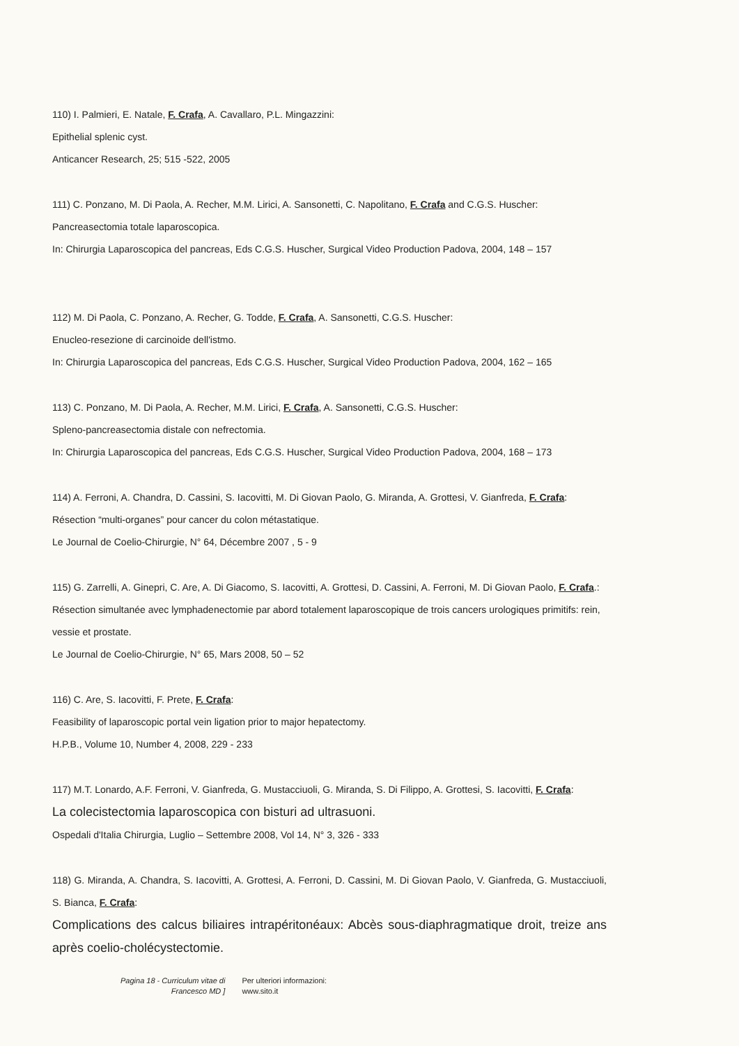110) I. Palmieri, E. Natale, F. Crafa, A. Cavallaro, P.L. Mingazzini:
Epithelial splenic cyst.
Anticancer Research, 25; 515 -522, 2005
111) C. Ponzano, M. Di Paola, A. Recher, M.M. Lirici, A. Sansonetti, C. Napolitano, F. Crafa and C.G.S. Huscher:
Pancreasectomia totale laparoscopica.
In: Chirurgia Laparoscopica del pancreas, Eds C.G.S. Huscher, Surgical Video Production Padova, 2004, 148 – 157
112) M. Di Paola, C. Ponzano, A. Recher, G. Todde, F. Crafa, A. Sansonetti, C.G.S. Huscher:
Enucleo-resezione di carcinoide dell'istmo.
In: Chirurgia Laparoscopica del pancreas, Eds C.G.S. Huscher, Surgical Video Production Padova, 2004, 162 – 165
113) C. Ponzano, M. Di Paola, A. Recher, M.M. Lirici, F. Crafa, A. Sansonetti, C.G.S. Huscher:
Spleno-pancreasectomia distale con nefrectomia.
In: Chirurgia Laparoscopica del pancreas, Eds C.G.S. Huscher, Surgical Video Production Padova, 2004, 168 – 173
114) A. Ferroni, A. Chandra, D. Cassini, S. Iacovitti, M. Di Giovan Paolo, G. Miranda, A. Grottesi, V. Gianfreda, F. Crafa:
Résection “multi-organes” pour cancer du colon métastatique.
Le Journal de Coelio-Chirurgie, N° 64, Décembre 2007 , 5 - 9
115) G. Zarrelli, A. Ginepri, C. Are, A. Di Giacomo, S. Iacovitti, A. Grottesi, D. Cassini, A. Ferroni, M. Di Giovan Paolo, F. Crafa.:
Résection simultanée avec lymphadenectomie par abord totalement laparoscopique de trois cancers urologiques primitifs: rein, vessie et prostate.
Le Journal de Coelio-Chirurgie, N° 65, Mars 2008, 50 – 52
116) C. Are, S. Iacovitti, F. Prete, F. Crafa:
Feasibility of laparoscopic portal vein ligation prior to major hepatectomy.
H.P.B., Volume 10, Number 4, 2008, 229 - 233
117) M.T. Lonardo, A.F. Ferroni, V. Gianfreda, G. Mustacciuoli, G. Miranda, S. Di Filippo, A. Grottesi, S. Iacovitti, F. Crafa:
La colecistectomia laparoscopica con bisturi ad ultrasuoni.
Ospedali d'Italia Chirurgia, Luglio – Settembre 2008, Vol 14, N° 3, 326 - 333
118) G. Miranda, A. Chandra, S. Iacovitti, A. Grottesi, A. Ferroni, D. Cassini, M. Di Giovan Paolo, V. Gianfreda, G. Mustacciuoli, S. Bianca, F. Crafa:
Complications des calcus biliaires intrapéritonéaux: Abcès sous-diaphragmatique droit, treize ans après coelio-cholécystectomie.
Pagina 18 - Curriculum vitae di
Francesco MD ] Per ulteriori informazioni:
www.sito.it